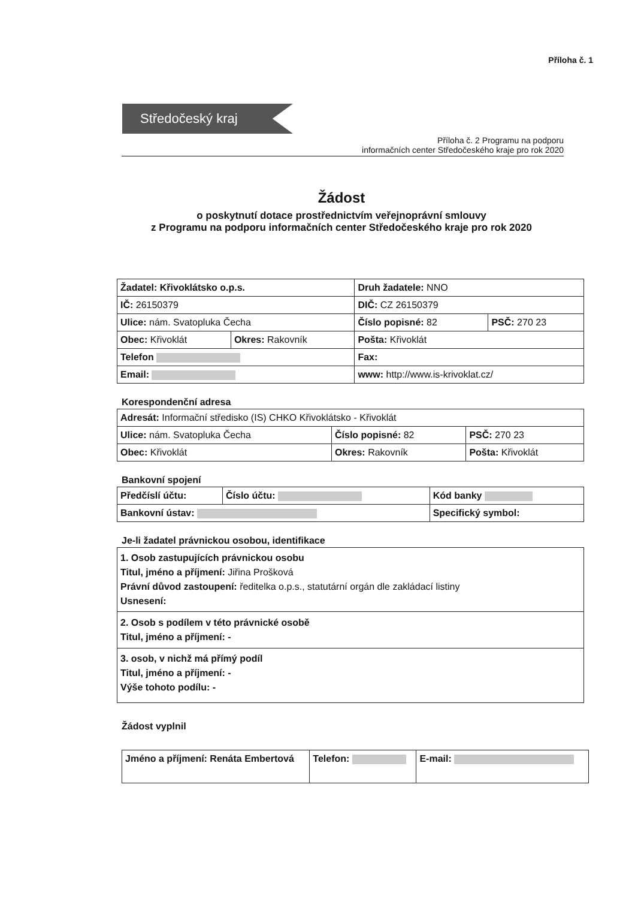Příloha č. 1
Středočeský kraj
Příloha č. 2 Programu na podporu
informačních center Středočeského kraje pro rok 2020
Žádost
o poskytnutí dotace prostřednictvím veřejnoprávní smlouvy
z Programu na podporu informačních center Středočeského kraje pro rok 2020
| Žadatel: Křivoklátsko o.p.s. | | Druh žadatele: NNO | |
| IČ: 26150379 | | DIČ: CZ 26150379 | |
| Ulice: nám. Svatopluka Čecha | | Číslo popisné: 82 | PSČ: 270 23 |
| Obec: Křivoklát | Okres: Rakovník | Pošta: Křivoklát | |
| Telefon | | Fax: | |
| Email: | | www: http://www.is-krivoklat.cz/ | |
Korespondenční adresa
| Adresát: Informační středisko (IS) CHKO Křivoklátsko - Křivoklát | | |
| Ulice: nám. Svatopluka Čecha | Číslo popisné: 82 | PSČ: 270 23 |
| Obec: Křivoklát | Okres: Rakovník | Pošta: Křivoklát |
Bankovní spojení
| Předčíslí účtu: | Číslo účtu: | Kód banky |
| Bankovní ústav: | | Specifický symbol: |
Je-li žadatel právnickou osobou, identifikace
| 1. Osob zastupujících právnickou osobu Titul, jméno a příjmení: Jiřina Prošková Právní důvod zastoupení: ředitelka o.p.s., statutární orgán dle zakládací listiny Usnesení: |
| 2. Osob s podílem v této právnické osobě Titul, jméno a příjmení: - |
| 3. osob, v nichž má přímý podíl Titul, jméno a příjmení: - Výše tohoto podílu: - |
Žádost vyplnil
| Jméno a příjmení: Renáta Embertová | Telefon: | E-mail: |